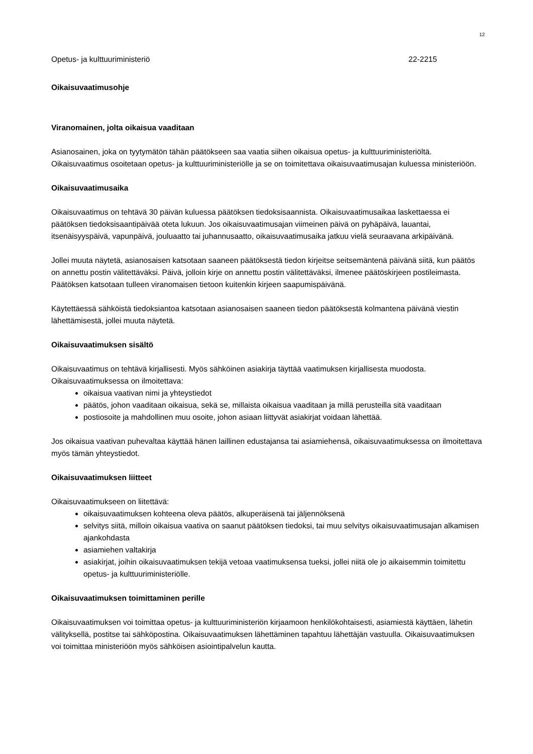12
Opetus- ja kulttuuriministeriö 22-2215
Oikaisuvaatimusohje
Viranomainen, jolta oikaisua vaaditaan
Asianosainen, joka on tyytymätön tähän päätökseen saa vaatia siihen oikaisua opetus- ja kulttuuriministeriöltä. Oikaisuvaatimus osoitetaan opetus- ja kulttuuriministeriölle ja se on toimitettava oikaisuvaatimusajan kuluessa ministeriöön.
Oikaisuvaatimusaika
Oikaisuvaatimus on tehtävä 30 päivän kuluessa päätöksen tiedoksisaannista. Oikaisuvaatimusaikaa laskettaessa ei päätöksen tiedoksisaantipäivää oteta lukuun. Jos oikaisuvaatimusajan viimeinen päivä on pyhäpäivä, lauantai, itsenäisyyspäivä, vapunpäivä, jouluaatto tai juhannusaatto, oikaisuvaatimusaika jatkuu vielä seuraavana arkipäivänä.
Jollei muuta näytetä, asianosaisen katsotaan saaneen päätöksestä tiedon kirjeitse seitsemäntenä päivänä siitä, kun päätös on annettu postin välitettäväksi. Päivä, jolloin kirje on annettu postin välitettäväksi, ilmenee päätöskirjeen postileimasta. Päätöksen katsotaan tulleen viranomaisen tietoon kuitenkin kirjeen saapumispäivänä.
Käytettäessä sähköistä tiedoksiantoa katsotaan asianosaisen saaneen tiedon päätöksestä kolmantena päivänä viestin lähettämisestä, jollei muuta näytetä.
Oikaisuvaatimuksen sisältö
Oikaisuvaatimus on tehtävä kirjallisesti. Myös sähköinen asiakirja täyttää vaatimuksen kirjallisesta muodosta. Oikaisuvaatimuksessa on ilmoitettava:
oikaisua vaativan nimi ja yhteystiedot
päätös, johon vaaditaan oikaisua, sekä se, millaista oikaisua vaaditaan ja millä perusteilla sitä vaaditaan
postiosoite ja mahdollinen muu osoite, johon asiaan liittyvät asiakirjat voidaan lähettää.
Jos oikaisua vaativan puhevaltaa käyttää hänen laillinen edustajansa tai asiamiehensä, oikaisuvaatimuksessa on ilmoitettava myös tämän yhteystiedot.
Oikaisuvaatimuksen liitteet
Oikaisuvaatimukseen on liitettävä:
oikaisuvaatimuksen kohteena oleva päätös, alkuperäisenä tai jäljennöksenä
selvitys siitä, milloin oikaisua vaativa on saanut päätöksen tiedoksi, tai muu selvitys oikaisuvaatimusajan alkamisen ajankohdasta
asiamiehen valtakirja
asiakirjat, joihin oikaisuvaatimuksen tekijä vetoaa vaatimuksensa tueksi, jollei niitä ole jo aikaisemmin toimitettu opetus- ja kulttuuriministeriölle.
Oikaisuvaatimuksen toimittaminen perille
Oikaisuvaatimuksen voi toimittaa opetus- ja kulttuuriministeriön kirjaamoon henkilökohtaisesti, asiamiestä käyttäen, lähetin välityksellä, postitse tai sähköpostina. Oikaisuvaatimuksen lähettäminen tapahtuu lähettäjän vastuulla. Oikaisuvaatimuksen voi toimittaa ministeriöön myös sähköisen asiointipalvelun kautta.